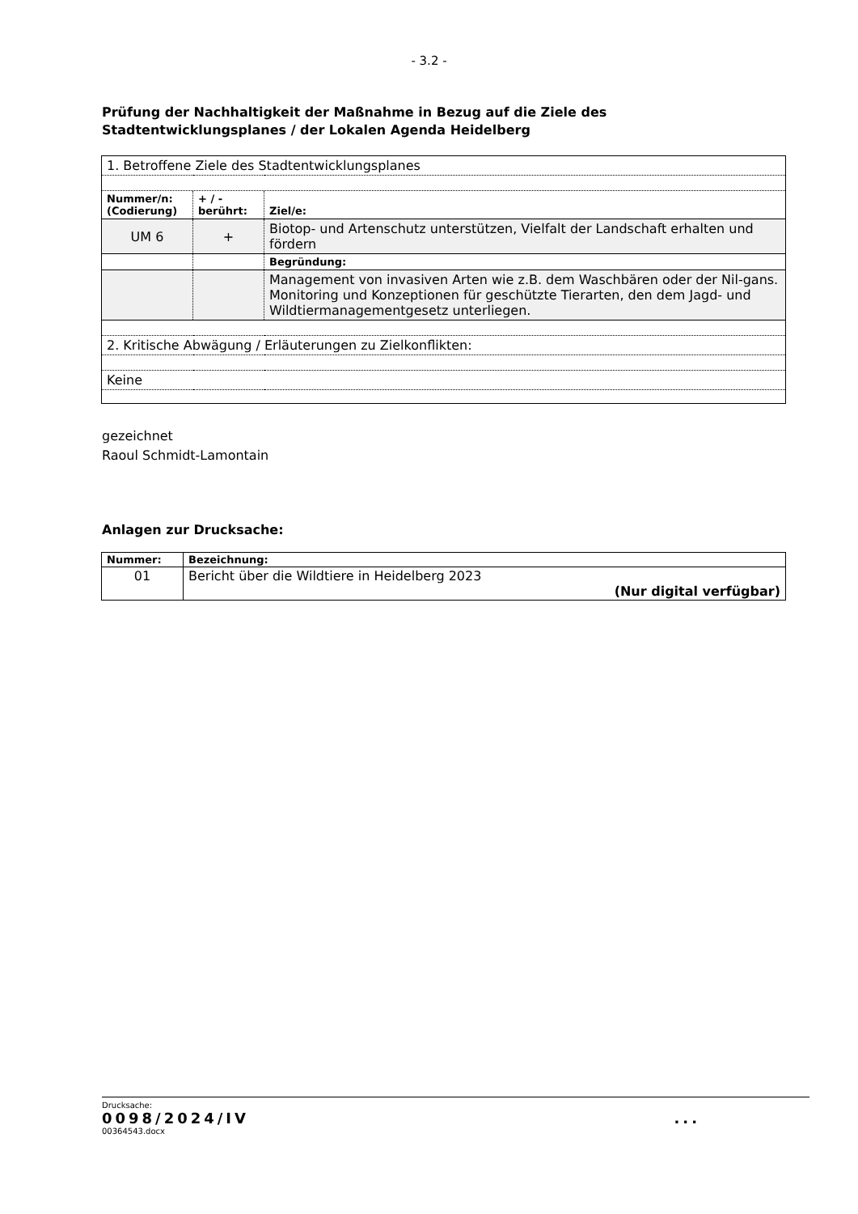- 3.2 -
Prüfung der Nachhaltigkeit der Maßnahme in Bezug auf die Ziele des Stadtentwicklungsplanes / der Lokalen Agenda Heidelberg
| 1. Betroffene Ziele des Stadtentwicklungsplanes | | |
| Nummer/n: (Codierung) | + / - berührt: | Ziel/e: |
| UM 6 | + | Biotop- und Artenschutz unterstützen, Vielfalt der Landschaft erhalten und fördern |
| | | Begründung: |
| | | Management von invasiven Arten wie z.B. dem Waschbären oder der Nil-gans. Monitoring und Konzeptionen für geschützte Tierarten, den dem Jagd- und Wildtiermanagementgesetz unterliegen. |
| 2. Kritische Abwägung / Erläuterungen zu Zielkonflikten: | | |
| Keine | | |
gezeichnet
Raoul Schmidt-Lamontain
Anlagen zur Drucksache:
| Nummer: | Bezeichnung: |
| 01 | Bericht über die Wildtiere in Heidelberg 2023 (Nur digital verfügbar) |
Drucksache:
0098/2024/IV...
00364543.docx